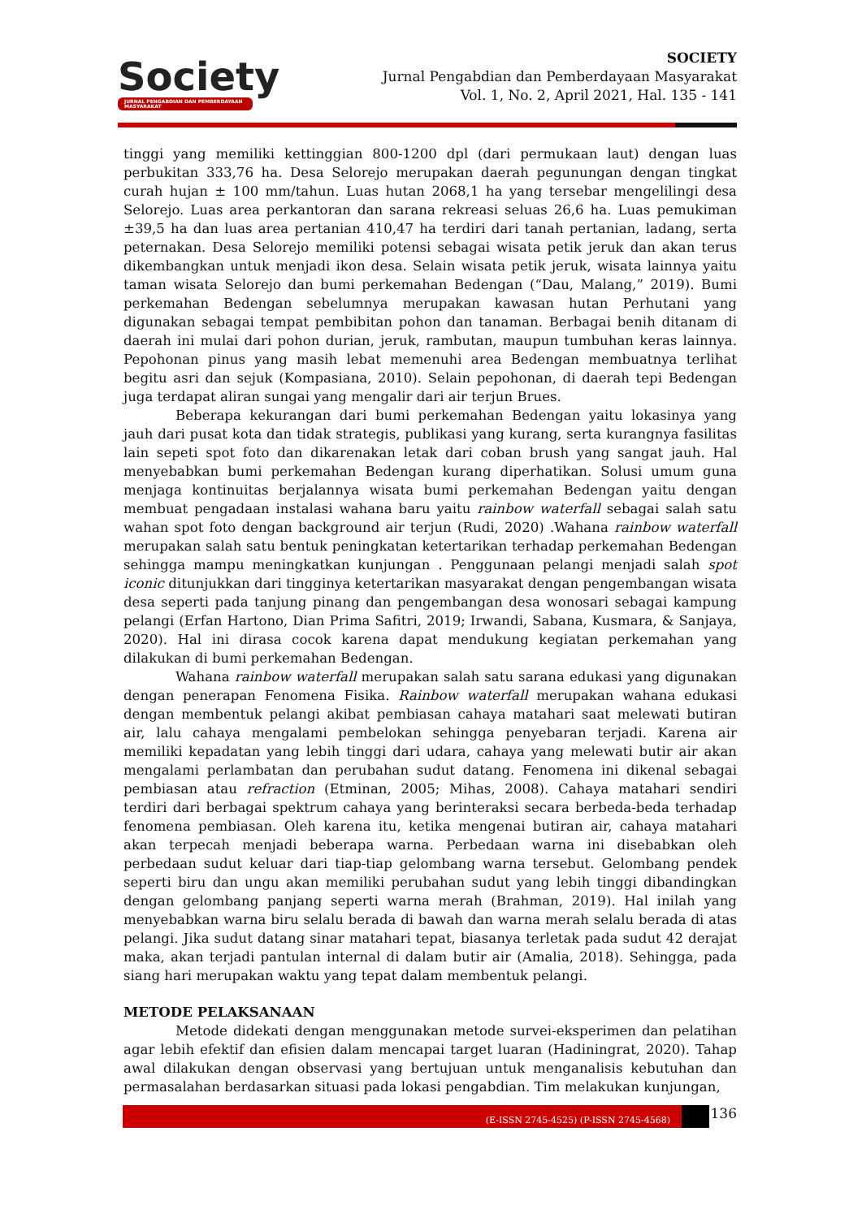Society
JURNAL PENGABDIAN DAN PEMBERDAYAAN MASYARAKAT
SOCIETY
Jurnal Pengabdian dan Pemberdayaan Masyarakat
Vol. 1, No. 2, April 2021, Hal. 135 - 141
tinggi yang memiliki kettinggian 800-1200 dpl (dari permukaan laut) dengan luas perbukitan 333,76 ha. Desa Selorejo merupakan daerah pegunungan dengan tingkat curah hujan ± 100 mm/tahun. Luas hutan 2068,1 ha yang tersebar mengelilingi desa Selorejo. Luas area perkantoran dan sarana rekreasi seluas 26,6 ha. Luas pemukiman ±39,5 ha dan luas area pertanian 410,47 ha terdiri dari tanah pertanian, ladang, serta peternakan. Desa Selorejo memiliki potensi sebagai wisata petik jeruk dan akan terus dikembangkan untuk menjadi ikon desa. Selain wisata petik jeruk, wisata lainnya yaitu taman wisata Selorejo dan bumi perkemahan Bedengan (“Dau, Malang,” 2019). Bumi perkemahan Bedengan sebelumnya merupakan kawasan hutan Perhutani yang digunakan sebagai tempat pembibitan pohon dan tanaman. Berbagai benih ditanam di daerah ini mulai dari pohon durian, jeruk, rambutan, maupun tumbuhan keras lainnya. Pepohonan pinus yang masih lebat memenuhi area Bedengan membuatnya terlihat begitu asri dan sejuk (Kompasiana, 2010). Selain pepohonan, di daerah tepi Bedengan juga terdapat aliran sungai yang mengalir dari air terjun Brues.
Beberapa kekurangan dari bumi perkemahan Bedengan yaitu lokasinya yang jauh dari pusat kota dan tidak strategis, publikasi yang kurang, serta kurangnya fasilitas lain sepeti spot foto dan dikarenakan letak dari coban brush yang sangat jauh. Hal menyebabkan bumi perkemahan Bedengan kurang diperhatikan. Solusi umum guna menjaga kontinuitas berjalannya wisata bumi perkemahan Bedengan yaitu dengan membuat pengadaan instalasi wahana baru yaitu rainbow waterfall sebagai salah satu wahan spot foto dengan background air terjun (Rudi, 2020) .Wahana rainbow waterfall merupakan salah satu bentuk peningkatan ketertarikan terhadap perkemahan Bedengan sehingga mampu meningkatkan kunjungan . Penggunaan pelangi menjadi salah spot iconic ditunjukkan dari tingginya ketertarikan masyarakat dengan pengembangan wisata desa seperti pada tanjung pinang dan pengembangan desa wonosari sebagai kampung pelangi (Erfan Hartono, Dian Prima Safitri, 2019; Irwandi, Sabana, Kusmara, & Sanjaya, 2020). Hal ini dirasa cocok karena dapat mendukung kegiatan perkemahan yang dilakukan di bumi perkemahan Bedengan.
Wahana rainbow waterfall merupakan salah satu sarana edukasi yang digunakan dengan penerapan Fenomena Fisika. Rainbow waterfall merupakan wahana edukasi dengan membentuk pelangi akibat pembiasan cahaya matahari saat melewati butiran air, lalu cahaya mengalami pembelokan sehingga penyebaran terjadi. Karena air memiliki kepadatan yang lebih tinggi dari udara, cahaya yang melewati butir air akan mengalami perlambatan dan perubahan sudut datang. Fenomena ini dikenal sebagai pembiasan atau refraction (Etminan, 2005; Mihas, 2008). Cahaya matahari sendiri terdiri dari berbagai spektrum cahaya yang berinteraksi secara berbeda-beda terhadap fenomena pembiasan. Oleh karena itu, ketika mengenai butiran air, cahaya matahari akan terpecah menjadi beberapa warna. Perbedaan warna ini disebabkan oleh perbedaan sudut keluar dari tiap-tiap gelombang warna tersebut. Gelombang pendek seperti biru dan ungu akan memiliki perubahan sudut yang lebih tinggi dibandingkan dengan gelombang panjang seperti warna merah (Brahman, 2019). Hal inilah yang menyebabkan warna biru selalu berada di bawah dan warna merah selalu berada di atas pelangi. Jika sudut datang sinar matahari tepat, biasanya terletak pada sudut 42 derajat maka, akan terjadi pantulan internal di dalam butir air (Amalia, 2018). Sehingga, pada siang hari merupakan waktu yang tepat dalam membentuk pelangi.
METODE PELAKSANAAN
Metode didekati dengan menggunakan metode survei-eksperimen dan pelatihan agar lebih efektif dan efisien dalam mencapai target luaran (Hadiningrat, 2020). Tahap awal dilakukan dengan observasi yang bertujuan untuk menganalisis kebutuhan dan permasalahan berdasarkan situasi pada lokasi pengabdian. Tim melakukan kunjungan,
(E-ISSN 2745-4525) (P-ISSN 2745-4568)
136